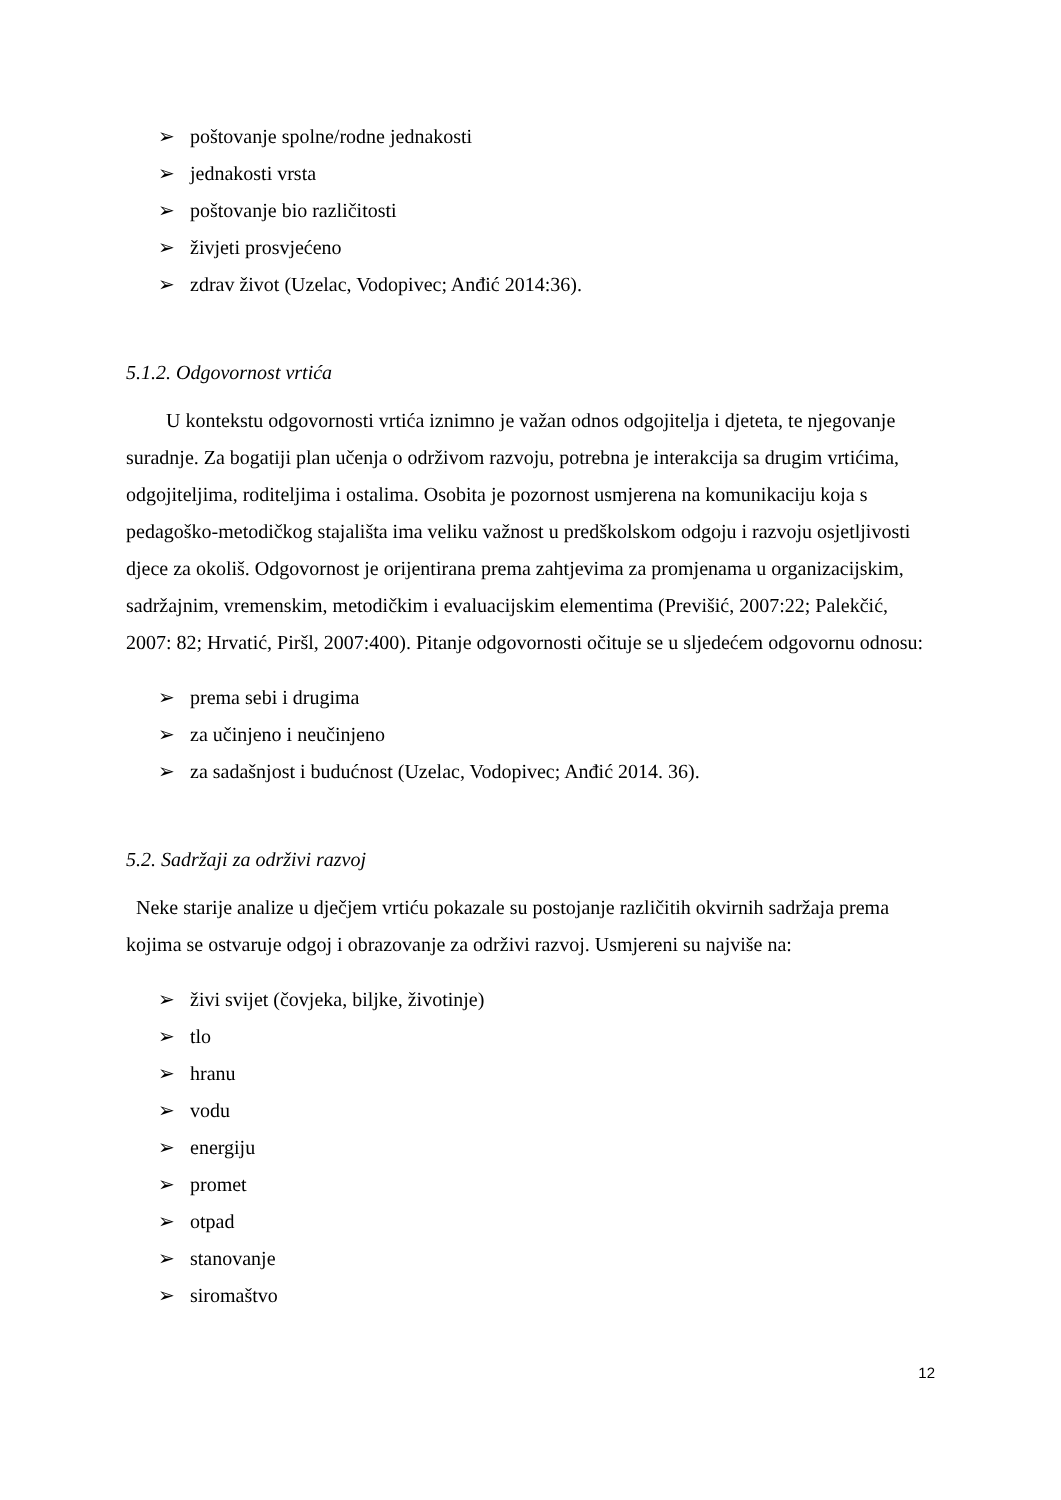➢ poštovanje spolne/rodne jednakosti
➢ jednakosti vrsta
➢ poštovanje bio različitosti
➢ živjeti prosvjećeno
➢ zdrav život (Uzelac, Vodopivec; Anđić 2014:36).
5.1.2. Odgovornost vrtića
U kontekstu odgovornosti vrtića iznimno je važan odnos odgojitelja i djeteta, te njegovanje suradnje. Za bogatiji plan učenja o održivom razvoju, potrebna je interakcija sa drugim vrtićima, odgojiteljima, roditeljima i ostalima. Osobita je pozornost usmjerena na komunikaciju koja s pedagoško-metodičkog stajališta ima veliku važnost u predškolskom odgoju i razvoju osjetljivosti djece za okoliš. Odgovornost je orijentirana prema zahtjevima za promjenama u organizacijskim, sadržajnim, vremenskim, metodičkim i evaluacijskim elementima (Previšić, 2007:22; Palekčić, 2007: 82; Hrvatić, Piršl, 2007:400). Pitanje odgovornosti očituje se u sljedećem odgovornu odnosu:
➢ prema sebi i drugima
➢ za učinjeno i neučinjeno
➢ za sadašnjost i budućnost (Uzelac, Vodopivec; Anđić 2014. 36).
5.2. Sadržaji za održivi razvoj
Neke starije analize u dječjem vrtiću pokazale su postojanje različitih okvirnih sadržaja prema kojima se ostvaruje odgoj i obrazovanje za održivi razvoj. Usmjereni su najviše na:
➢ živi svijet (čovjeka, biljke, životinje)
➢ tlo
➢ hranu
➢ vodu
➢ energiju
➢ promet
➢ otpad
➢ stanovanje
➢ siromaštvo
12